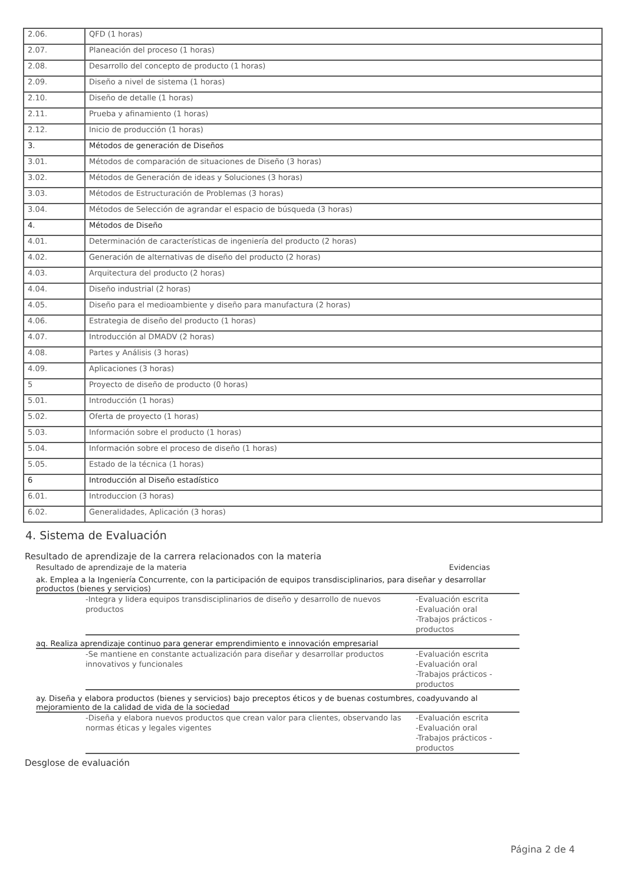| 2.06. | QFD (1 horas) |
| 2.07. | Planeación del proceso (1 horas) |
| 2.08. | Desarrollo del concepto de producto (1 horas) |
| 2.09. | Diseño a nivel de sistema (1 horas) |
| 2.10. | Diseño de detalle (1 horas) |
| 2.11. | Prueba y afinamiento (1 horas) |
| 2.12. | Inicio de producción (1 horas) |
| 3. | Métodos de generación de Diseños |
| 3.01. | Métodos de comparación de situaciones de Diseño (3 horas) |
| 3.02. | Métodos de Generación de ideas y Soluciones (3 horas) |
| 3.03. | Métodos de Estructuración de Problemas (3 horas) |
| 3.04. | Métodos de Selección de agrandar el espacio de búsqueda (3 horas) |
| 4. | Métodos de Diseño |
| 4.01. | Determinación de características de ingeniería del producto (2 horas) |
| 4.02. | Generación de alternativas de diseño del producto (2 horas) |
| 4.03. | Arquitectura del producto (2 horas) |
| 4.04. | Diseño industrial (2 horas) |
| 4.05. | Diseño para el medioambiente y diseño para manufactura (2 horas) |
| 4.06. | Estrategia de diseño del producto (1 horas) |
| 4.07. | Introducción al DMADV (2 horas) |
| 4.08. | Partes y Análisis (3 horas) |
| 4.09. | Aplicaciones (3 horas) |
| 5 | Proyecto de diseño de producto (0 horas) |
| 5.01. | Introducción (1 horas) |
| 5.02. | Oferta de proyecto (1 horas) |
| 5.03. | Información sobre el producto (1 horas) |
| 5.04. | Información sobre el proceso de diseño (1 horas) |
| 5.05. | Estado de la técnica (1 horas) |
| 6 | Introducción al Diseño estadístico |
| 6.01. | Introduccion (3 horas) |
| 6.02. | Generalidades, Aplicación (3 horas) |
4. Sistema de Evaluación
Resultado de aprendizaje de la carrera relacionados con la materia
Resultado de aprendizaje de la materia Evidencias
ak. Emplea a la Ingeniería Concurrente, con la participación de equipos transdisciplinarios, para diseñar y desarrollar productos (bienes y servicios)
-Integra y lidera equipos transdisciplinarios de diseño y desarrollo de nuevos productos
-Evaluación escrita
-Evaluación oral
-Trabajos prácticos - productos
aq. Realiza aprendizaje continuo para generar emprendimiento e innovación empresarial
-Se mantiene en constante actualización para diseñar y desarrollar productos innovativos y funcionales
-Evaluación escrita
-Evaluación oral
-Trabajos prácticos - productos
ay. Diseña y elabora productos (bienes y servicios) bajo preceptos éticos y de buenas costumbres, coadyuvando al mejoramiento de la calidad de vida de la sociedad
-Diseña y elabora nuevos productos que crean valor para clientes, observando las normas éticas y legales vigentes
-Evaluación escrita
-Evaluación oral
-Trabajos prácticos - productos
Desglose de evaluación
Página 2 de 4